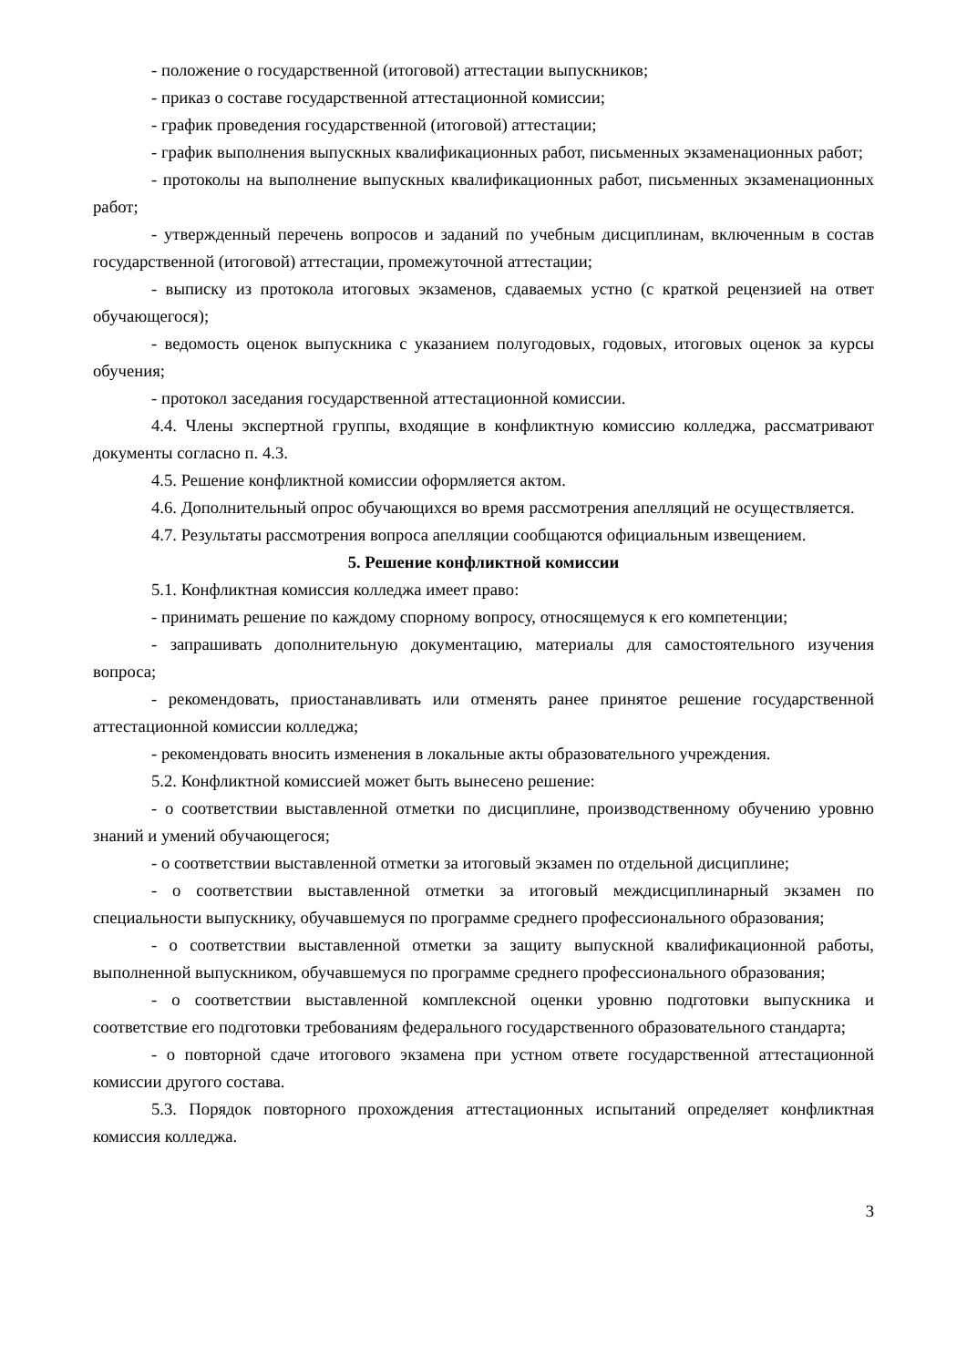- положение о государственной (итоговой) аттестации выпускников;
- приказ о составе государственной аттестационной комиссии;
- график проведения государственной (итоговой) аттестации;
- график выполнения выпускных квалификационных работ, письменных экзаменационных работ;
- протоколы на выполнение выпускных квалификационных работ, письменных экзаменационных работ;
- утвержденный перечень вопросов и заданий по учебным дисциплинам, включенным в состав государственной (итоговой) аттестации, промежуточной аттестации;
- выписку из протокола итоговых экзаменов, сдаваемых устно (с краткой рецензией на ответ обучающегося);
- ведомость оценок выпускника с указанием полугодовых, годовых, итоговых оценок за курсы обучения;
- протокол заседания государственной аттестационной комиссии.
4.4. Члены экспертной группы, входящие в конфликтную комиссию колледжа, рассматривают документы согласно п. 4.3.
4.5. Решение конфликтной комиссии оформляется актом.
4.6. Дополнительный опрос обучающихся во время рассмотрения апелляций не осуществляется.
4.7. Результаты рассмотрения вопроса апелляции сообщаются официальным извещением.
5. Решение конфликтной комиссии
5.1. Конфликтная комиссия колледжа имеет право:
- принимать решение по каждому спорному вопросу, относящемуся к его компетенции;
- запрашивать дополнительную документацию, материалы для самостоятельного изучения вопроса;
- рекомендовать, приостанавливать или отменять ранее принятое решение государственной аттестационной комиссии колледжа;
- рекомендовать вносить изменения в локальные акты образовательного учреждения.
5.2. Конфликтной комиссией может быть вынесено решение:
- о соответствии выставленной отметки по дисциплине, производственному обучению уровню знаний и умений обучающегося;
- о соответствии выставленной отметки за итоговый экзамен по отдельной дисциплине;
- о соответствии выставленной отметки за итоговый междисциплинарный экзамен по специальности выпускнику, обучавшемуся по программе среднего профессионального образования;
- о соответствии выставленной отметки за защиту выпускной квалификационной работы, выполненной выпускником, обучавшемуся по программе среднего профессионального образования;
- о соответствии выставленной комплексной оценки уровню подготовки выпускника и соответствие его подготовки требованиям федерального государственного образовательного стандарта;
- о повторной сдаче итогового экзамена при устном ответе государственной аттестационной комиссии другого состава.
5.3. Порядок повторного прохождения аттестационных испытаний определяет конфликтная комиссия колледжа.
3